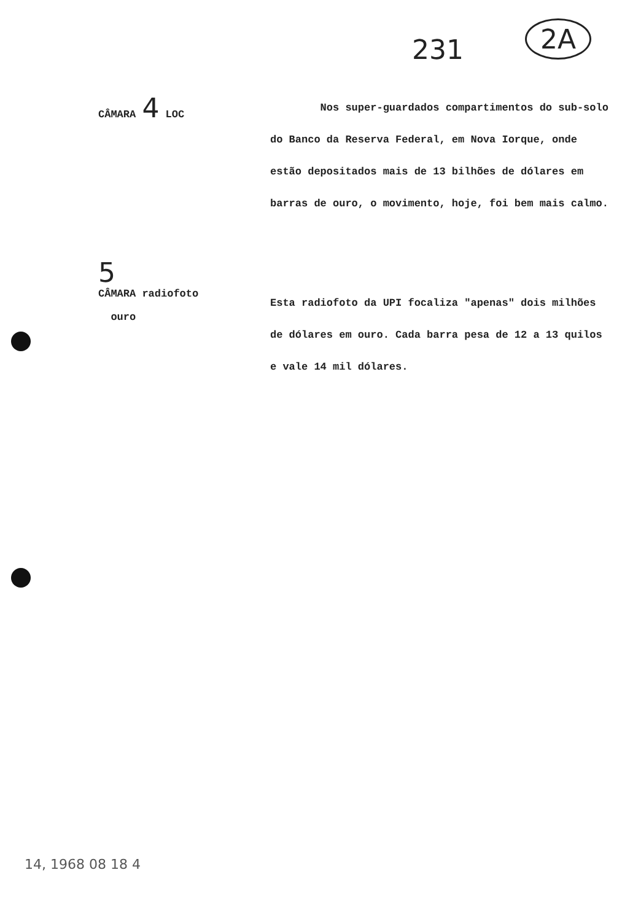231 2A
CÂMARA 4 LOC
Nos super-guardados compartimentos do sub-solo do Banco da Reserva Federal, em Nova Iorque, onde estão depositados mais de 13 bilhões de dólares em barras de ouro, o movimento, hoje, foi bem mais calmo.
5
CÂMARA radiofoto
ouro
Esta radiofoto da UPI focaliza "apenas" dois milhões de dólares em ouro. Cada barra pesa de 12 a 13 quilos e vale 14 mil dólares.
14, 1968 08 18 4